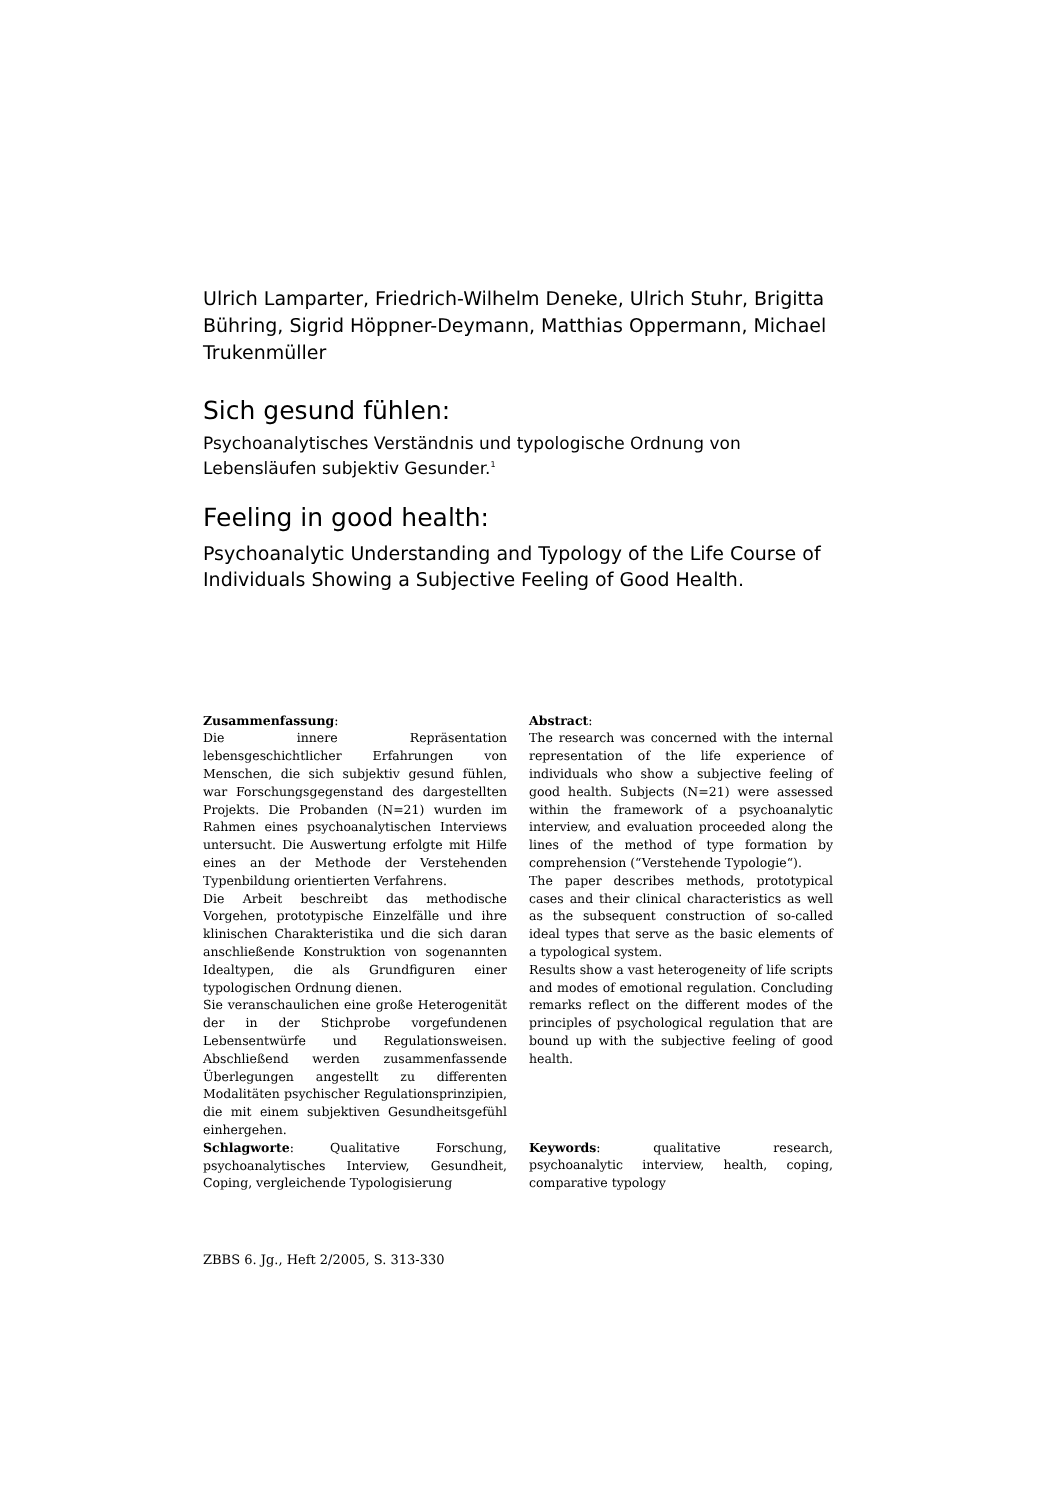Ulrich Lamparter, Friedrich-Wilhelm Deneke, Ulrich Stuhr, Brigitta Bühring, Sigrid Höppner-Deymann, Matthias Oppermann, Michael Trukenmüller
Sich gesund fühlen:
Psychoanalytisches Verständnis und typologische Ordnung von Lebensläufen subjektiv Gesunder.<sup>1</sup>
Feeling in good health:
Psychoanalytic Understanding and Typology of the Life Course of Individuals Showing a Subjective Feeling of Good Health.
Zusammenfassung:
Die innere Repräsentation lebensgeschichtlicher Erfahrungen von Menschen, die sich subjektiv gesund fühlen, war Forschungsgegenstand des dargestellten Projekts. Die Probanden (N=21) wurden im Rahmen eines psychoanalytischen Interviews untersucht. Die Auswertung erfolgte mit Hilfe eines an der Methode der Verstehenden Typenbildung orientierten Verfahrens.
Die Arbeit beschreibt das methodische Vorgehen, prototypische Einzelfälle und ihre klinischen Charakteristika und die sich daran anschließende Konstruktion von sogenannten Idealtypen, die als Grundfiguren einer typologischen Ordnung dienen.
Sie veranschaulichen eine große Heterogenität der in der Stichprobe vorgefundenen Lebensentwürfe und Regulationsweisen. Abschließend werden zusammenfassende Überlegungen angestellt zu differenten Modalitäten psychischer Regulationsprinzipien, die mit einem subjektiven Gesundheitsgefühl einhergehen.
Schlagworte: Qualitative Forschung, psychoanalytisches Interview, Gesundheit, Coping, vergleichende Typologisierung
Abstract:
The research was concerned with the internal representation of the life experience of individuals who show a subjective feeling of good health. Subjects (N=21) were assessed within the framework of a psychoanalytic interview, and evaluation proceeded along the lines of the method of type formation by comprehension (“Verstehende Typologie“).
The paper describes methods, prototypical cases and their clinical characteristics as well as the subsequent construction of so-called ideal types that serve as the basic elements of a typological system.
Results show a vast heterogeneity of life scripts and modes of emotional regulation. Concluding remarks reflect on the different modes of the principles of psychological regulation that are bound up with the subjective feeling of good health.
Keywords: qualitative research, psychoanalytic interview, health, coping, comparative typology
ZBBS 6. Jg., Heft 2/2005, S. 313-330